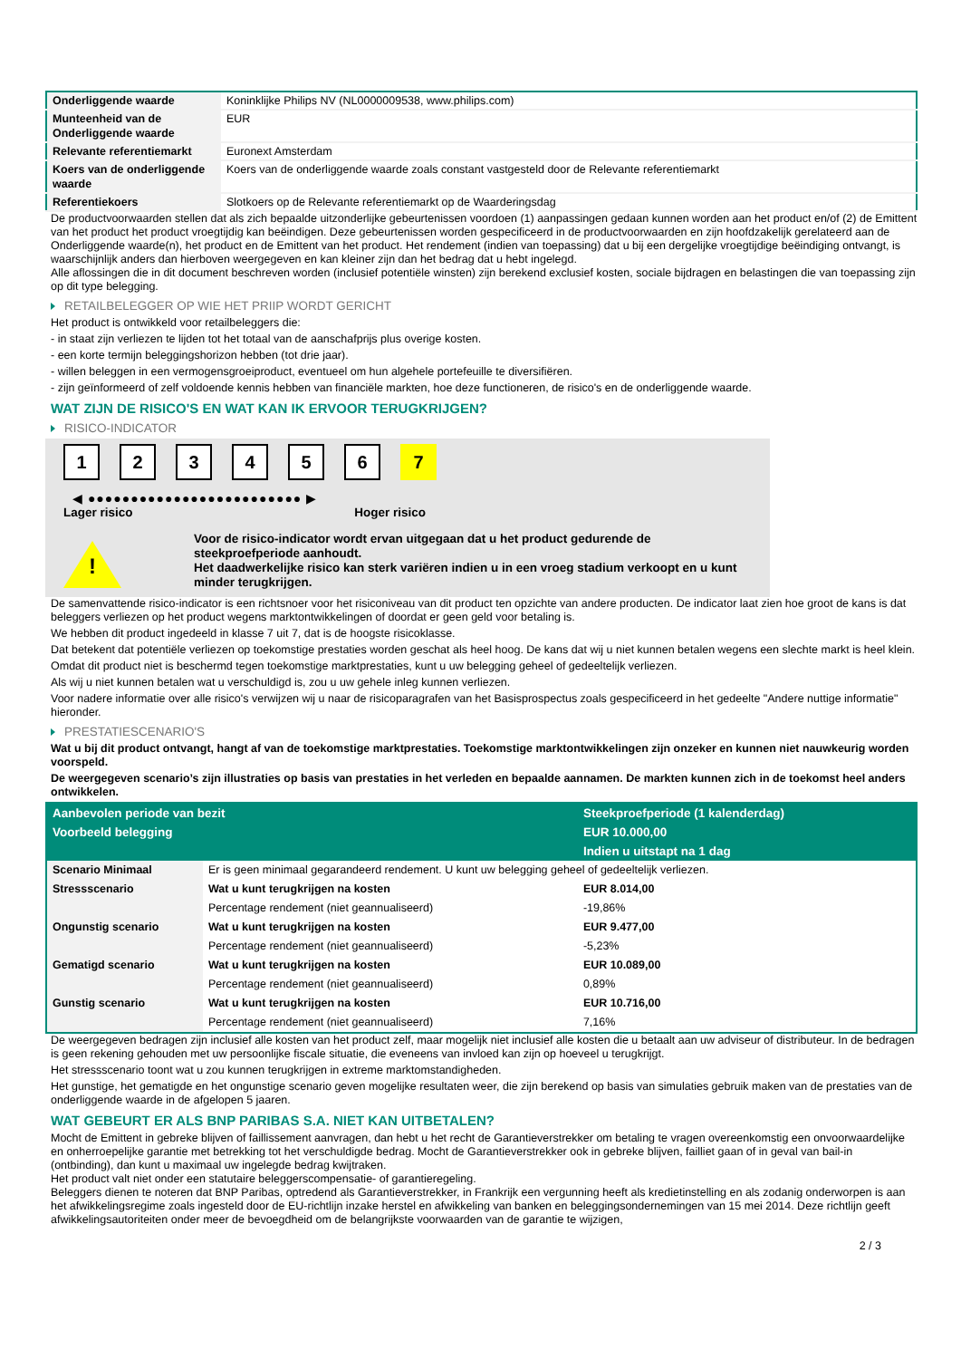| Onderliggende waarde | Koninklijke Philips NV (NL0000009538, www.philips.com) |
| Munteenheid van de Onderliggende waarde | EUR |
| Relevante referentiemarkt | Euronext Amsterdam |
| Koers van de onderliggende waarde | Koers van de onderliggende waarde zoals constant vastgesteld door de Relevante referentiemarkt |
| Referentiekoers | Slotkoers op de Relevante referentiemarkt op de Waarderingsdag |
De productvoorwaarden stellen dat als zich bepaalde uitzonderlijke gebeurtenissen voordoen (1) aanpassingen gedaan kunnen worden aan het product en/of (2) de Emittent van het product het product vroegtijdig kan beëindigen. Deze gebeurtenissen worden gespecificeerd in de productvoorwaarden en zijn hoofdzakelijk gerelateerd aan de Onderliggende waarde(n), het product en de Emittent van het product. Het rendement (indien van toepassing) dat u bij een dergelijke vroegtijdige beëindiging ontvangt, is waarschijnlijk anders dan hierboven weergegeven en kan kleiner zijn dan het bedrag dat u hebt ingelegd.
Alle aflossingen die in dit document beschreven worden (inclusief potentiële winsten) zijn berekend exclusief kosten, sociale bijdragen en belastingen die van toepassing zijn op dit type belegging.
RETAILBELEGGER OP WIE HET PRIIP WORDT GERICHT
Het product is ontwikkeld voor retailbeleggers die:
- in staat zijn verliezen te lijden tot het totaal van de aanschafprijs plus overige kosten.
- een korte termijn beleggingshorizon hebben (tot drie jaar).
- willen beleggen in een vermogensgroeiproduct, eventueel om hun algehele portefeuille te diversifiëren.
- zijn geïnformeerd of zelf voldoende kennis hebben van financiële markten, hoe deze functioneren, de risico's en de onderliggende waarde.
WAT ZIJN DE RISICO'S EN WAT KAN IK ERVOOR TERUGKRIJGEN?
RISICO-INDICATOR
1 2 3 4 5 6 7
◀ ●●●●●●●●●●●●●●●●●●●●●●●●● ▶
Lager risico Hoger risico
!
Voor de risico-indicator wordt ervan uitgegaan dat u het product gedurende de steekproefperiode aanhoudt.
Het daadwerkelijke risico kan sterk variëren indien u in een vroeg stadium verkoopt en u kunt minder terugkrijgen.
De samenvattende risico-indicator is een richtsnoer voor het risiconiveau van dit product ten opzichte van andere producten. De indicator laat zien hoe groot de kans is dat beleggers verliezen op het product wegens marktontwikkelingen of doordat er geen geld voor betaling is.
We hebben dit product ingedeeld in klasse 7 uit 7, dat is de hoogste risicoklasse.
Dat betekent dat potentiële verliezen op toekomstige prestaties worden geschat als heel hoog. De kans dat wij u niet kunnen betalen wegens een slechte markt is heel klein.
Omdat dit product niet is beschermd tegen toekomstige marktprestaties, kunt u uw belegging geheel of gedeeltelijk verliezen.
Als wij u niet kunnen betalen wat u verschuldigd is, zou u uw gehele inleg kunnen verliezen.
Voor nadere informatie over alle risico's verwijzen wij u naar de risicoparagrafen van het Basisprospectus zoals gespecificeerd in het gedeelte "Andere nuttige informatie" hieronder.
PRESTATIESCENARIO'S
Wat u bij dit product ontvangt, hangt af van de toekomstige marktprestaties. Toekomstige marktontwikkelingen zijn onzeker en kunnen niet nauwkeurig worden voorspeld.
De weergegeven scenario’s zijn illustraties op basis van prestaties in het verleden en bepaalde aannamen. De markten kunnen zich in de toekomst heel anders ontwikkelen.
| Aanbevolen periode van bezit | | Steekproefperiode (1 kalenderdag) |
| --- | --- | --- |
| Voorbeeld belegging | | EUR 10.000,00 |
| | | Indien u uitstapt na 1 dag |
| Scenario Minimaal | Er is geen minimaal gegarandeerd rendement. U kunt uw belegging geheel of gedeeltelijk verliezen. | |
| Stressscenario | Wat u kunt terugkrijgen na kosten | EUR 8.014,00 |
| | Percentage rendement (niet geannualiseerd) | -19,86% |
| Ongunstig scenario | Wat u kunt terugkrijgen na kosten | EUR 9.477,00 |
| | Percentage rendement (niet geannualiseerd) | -5,23% |
| Gematigd scenario | Wat u kunt terugkrijgen na kosten | EUR 10.089,00 |
| | Percentage rendement (niet geannualiseerd) | 0,89% |
| Gunstig scenario | Wat u kunt terugkrijgen na kosten | EUR 10.716,00 |
| | Percentage rendement (niet geannualiseerd) | 7,16% |
De weergegeven bedragen zijn inclusief alle kosten van het product zelf, maar mogelijk niet inclusief alle kosten die u betaalt aan uw adviseur of distributeur. In de bedragen is geen rekening gehouden met uw persoonlijke fiscale situatie, die eveneens van invloed kan zijn op hoeveel u terugkrijgt.
Het stressscenario toont wat u zou kunnen terugkrijgen in extreme marktomstandigheden.
Het gunstige, het gematigde en het ongunstige scenario geven mogelijke resultaten weer, die zijn berekend op basis van simulaties gebruik maken van de prestaties van de onderliggende waarde in de afgelopen 5 jaaren.
WAT GEBEURT ER ALS BNP PARIBAS S.A. NIET KAN UITBETALEN?
Mocht de Emittent in gebreke blijven of faillissement aanvragen, dan hebt u het recht de Garantieverstrekker om betaling te vragen overeenkomstig een onvoorwaardelijke en onherroepelijke garantie met betrekking tot het verschuldigde bedrag. Mocht de Garantieverstrekker ook in gebreke blijven, failliet gaan of in geval van bail-in (ontbinding), dan kunt u maximaal uw ingelegde bedrag kwijtraken.
Het product valt niet onder een statutaire beleggerscompensatie- of garantieregeling.
Beleggers dienen te noteren dat BNP Paribas, optredend als Garantieverstrekker, in Frankrijk een vergunning heeft als kredietinstelling en als zodanig onderworpen is aan het afwikkelingsregime zoals ingesteld door de EU-richtlijn inzake herstel en afwikkeling van banken en beleggingsondernemingen van 15 mei 2014. Deze richtlijn geeft afwikkelingsautoriteiten onder meer de bevoegdheid om de belangrijkste voorwaarden van de garantie te wijzigen,
2 / 3